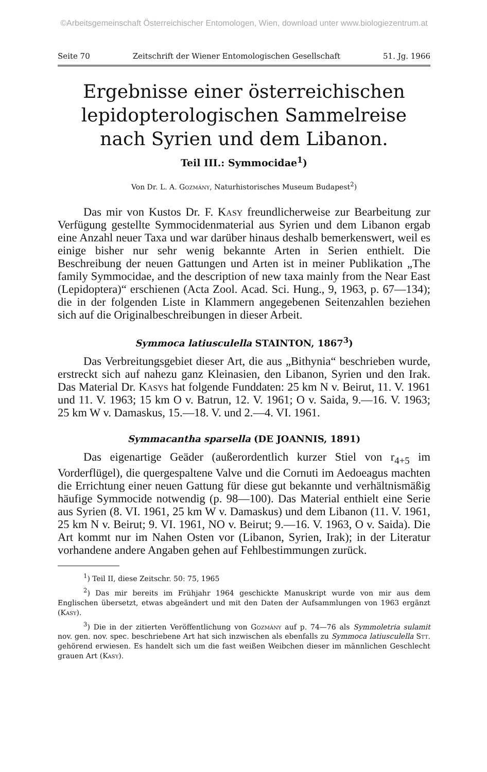©Arbeitsgemeinschaft Österreichischer Entomologen, Wien, download unter www.biologiezentrum.at
Seite 70 Zeitschrift der Wiener Entomologischen Gesellschaft 51. Jg. 1966
Ergebnisse einer österreichischen lepidopterologischen Sammelreise nach Syrien und dem Libanon.
Teil III.: Symmocidae<sup>1</sup>)
Von Dr. L. A. Gozmány, Naturhistorisches Museum Budapest<sup>2</sup>)
Das mir von Kustos Dr. F. Kasy freundlicherweise zur Bearbeitung zur Verfügung gestellte Symmocidenmaterial aus Syrien und dem Libanon ergab eine Anzahl neuer Taxa und war darüber hinaus deshalb bemerkenswert, weil es einige bisher nur sehr wenig bekannte Arten in Serien enthielt. Die Beschreibung der neuen Gattungen und Arten ist in meiner Publikation „The family Symmocidae, and the description of new taxa mainly from the Near East (Lepidoptera)“ erschienen (Acta Zool. Acad. Sci. Hung., 9, 1963, p. 67—134); die in der folgenden Liste in Klammern angegebenen Seitenzahlen beziehen sich auf die Originalbeschreibungen in dieser Arbeit.
Symmoca latiusculella STAINTON, 1867<sup>3</sup>)
Das Verbreitungsgebiet dieser Art, die aus „Bithynia“ beschrieben wurde, erstreckt sich auf nahezu ganz Kleinasien, den Libanon, Syrien und den Irak. Das Material Dr. Kasys hat folgende Funddaten: 25 km N v. Beirut, 11. V. 1961 und 11. V. 1963; 15 km O v. Batrun, 12. V. 1961; O v. Saida, 9.—16. V. 1963; 25 km W v. Damaskus, 15.—18. V. und 2.—4. VI. 1961.
Symmacantha sparsella (DE JOANNIS, 1891)
Das eigenartige Geäder (außerordentlich kurzer Stiel von r<sub>4+5</sub> im Vorderflügel), die quergespaltene Valve und die Cornuti im Aedoeagus machten die Errichtung einer neuen Gattung für diese gut bekannte und verhältnismäßig häufige Symmocide notwendig (p. 98—100). Das Material enthielt eine Serie aus Syrien (8. VI. 1961, 25 km W v. Damaskus) und dem Libanon (11. V. 1961, 25 km N v. Beirut; 9. VI. 1961, NO v. Beirut; 9.—16. V. 1963, O v. Saida). Die Art kommt nur im Nahen Osten vor (Libanon, Syrien, Irak); in der Literatur vorhandene andere Angaben gehen auf Fehlbestimmungen zurück.
<sup>1</sup>) Teil II, diese Zeitschr. 50: 75, 1965
<sup>2</sup>) Das mir bereits im Frühjahr 1964 geschickte Manuskript wurde von mir aus dem Englischen übersetzt, etwas abgeändert und mit den Daten der Aufsammlungen von 1963 ergänzt (Kasy).
<sup>3</sup>) Die in der zitierten Veröffentlichung von Gozmány auf p. 74—76 als Symmoletria sulamit nov. gen. nov. spec. beschriebene Art hat sich inzwischen als ebenfalls zu Symmoca latiusculella Stt. gehörend erwiesen. Es handelt sich um die fast weißen Weibchen dieser im männlichen Geschlecht grauen Art (Kasy).